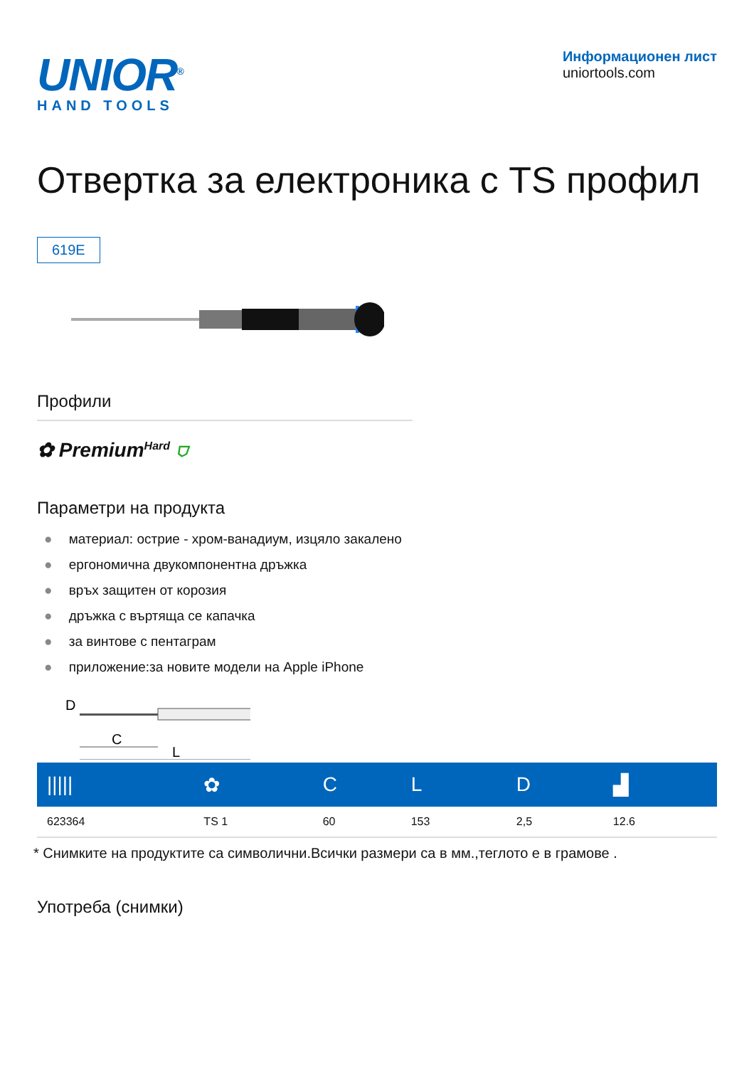UNIOR<sup>®</sup>
HAND TOOLS
Информационен лист
uniortools.com
Отвертка за електроника с TS профил
619E
Профили
✿ Premium<sup>Hard</sup> ⛉
Параметри на продукта
материал: острие - хром-ванадиум, изцяло закалено
ергономична двукомпонентна дръжка
връх защитен от корозия
дръжка с въртяща се капачка
за винтове с пентаграм
приложение:за новите модели на Apple iPhone
D
C
L
| ///// | ✿ | C | L | D | ▟ |
| --- | --- | --- | --- | --- | --- |
| 623364 | TS 1 | 60 | 153 | 2,5 | 12.6 |
* Снимките на продуктите са символични.Всички размери са в мм.,теглото е в грамове .
Употреба (снимки)